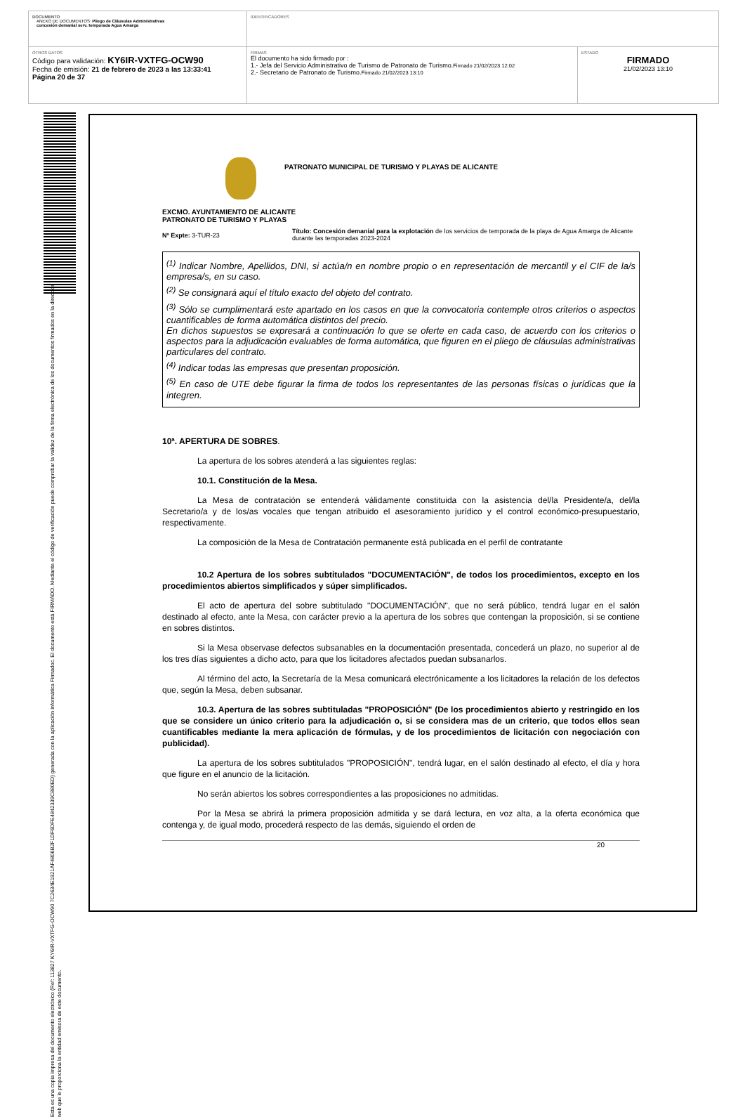DOCUMENTO
ANEXO DE DOCUMENTOS: Pliego de Cláusulas Administrativas
concesión demanial serv. temporada Agua Amarga
IDENTIFICADORES
OTROS DATOS
Código para validación: KY6IR-VXTFG-OCW90
Fecha de emisión: 21 de febrero de 2023 a las 13:33:41
Página 20 de 37
FIRMAS
El documento ha sido firmado por :
1.- Jefa del Servicio Administrativo de Turismo de Patronato de Turismo.Firmado 21/02/2023 12:02
2.- Secretario de Patronato de Turismo.Firmado 21/02/2023 13:10
ESTADO
FIRMADO
21/02/2023 13:10
Esta es una copia impresa del documento electrónico (Ref: 113827 KY6IR-VXTFG-OCW90 7C2634E1921AF4806B2F1DF6DFE4842339C880ED) generada con la aplicación informática Firmadoc. El documento está FIRMADO. Mediante el código de verificación puede comprobar la validez de la firma electrónica de los documentos firmados en la dirección web que le proporciona la entidad emisora de este documento.
PATRONATO MUNICIPAL DE TURISMO Y PLAYAS DE ALICANTE
EXCMO. AYUNTAMIENTO DE ALICANTE
PATRONATO DE TURISMO Y PLAYAS
Nº Expte: 3-TUR-23
Título: Concesión demanial para la explotación de los servicios de temporada de la playa de Agua Amarga de Alicante durante las temporadas 2023-2024
<sup>(1)</sup> Indicar Nombre, Apellidos, DNI, si actúa/n en nombre propio o en representación de mercantil y el CIF de la/s empresa/s, en su caso.
<sup>(2)</sup> Se consignará aquí el título exacto del objeto del contrato.
<sup>(3)</sup> Sólo se cumplimentará este apartado en los casos en que la convocatoria contemple otros criterios o aspectos cuantificables de forma automática distintos del precio.
En dichos supuestos se expresará a continuación lo que se oferte en cada caso, de acuerdo con los criterios o aspectos para la adjudicación evaluables de forma automática, que figuren en el pliego de cláusulas administrativas particulares del contrato.
<sup>(4)</sup> Indicar todas las empresas que presentan proposición.
<sup>(5)</sup> En caso de UTE debe figurar la firma de todos los representantes de las personas físicas o jurídicas que la integren.
10ª. APERTURA DE SOBRES.
La apertura de los sobres atenderá a las siguientes reglas:
10.1. Constitución de la Mesa.
La Mesa de contratación se entenderá válidamente constituida con la asistencia del/la Presidente/a, del/la Secretario/a y de los/as vocales que tengan atribuido el asesoramiento jurídico y el control económico-presupuestario, respectivamente.
La composición de la Mesa de Contratación permanente está publicada en el perfil de contratante
10.2 Apertura de los sobres subtitulados "DOCUMENTACIÓN", de todos los procedimientos, excepto en los procedimientos abiertos simplificados y súper simplificados.
El acto de apertura del sobre subtitulado "DOCUMENTACIÓN", que no será público, tendrá lugar en el salón destinado al efecto, ante la Mesa, con carácter previo a la apertura de los sobres que contengan la proposición, si se contiene en sobres distintos.
Si la Mesa observase defectos subsanables en la documentación presentada, concederá un plazo, no superior al de los tres días siguientes a dicho acto, para que los licitadores afectados puedan subsanarlos.
Al término del acto, la Secretaría de la Mesa comunicará electrónicamente a los licitadores la relación de los defectos que, según la Mesa, deben subsanar.
10.3. Apertura de las sobres subtituladas "PROPOSICIÓN" (De los procedimientos abierto y restringido en los que se considere un único criterio para la adjudicación o, si se considera mas de un criterio, que todos ellos sean cuantificables mediante la mera aplicación de fórmulas, y de los procedimientos de licitación con negociación con publicidad).
La apertura de los sobres subtitulados "PROPOSICIÓN", tendrá lugar, en el salón destinado al efecto, el día y hora que figure en el anuncio de la licitación.
No serán abiertos los sobres correspondientes a las proposiciones no admitidas.
Por la Mesa se abrirá la primera proposición admitida y se dará lectura, en voz alta, a la oferta económica que contenga y, de igual modo, procederá respecto de las demás, siguiendo el orden de
20